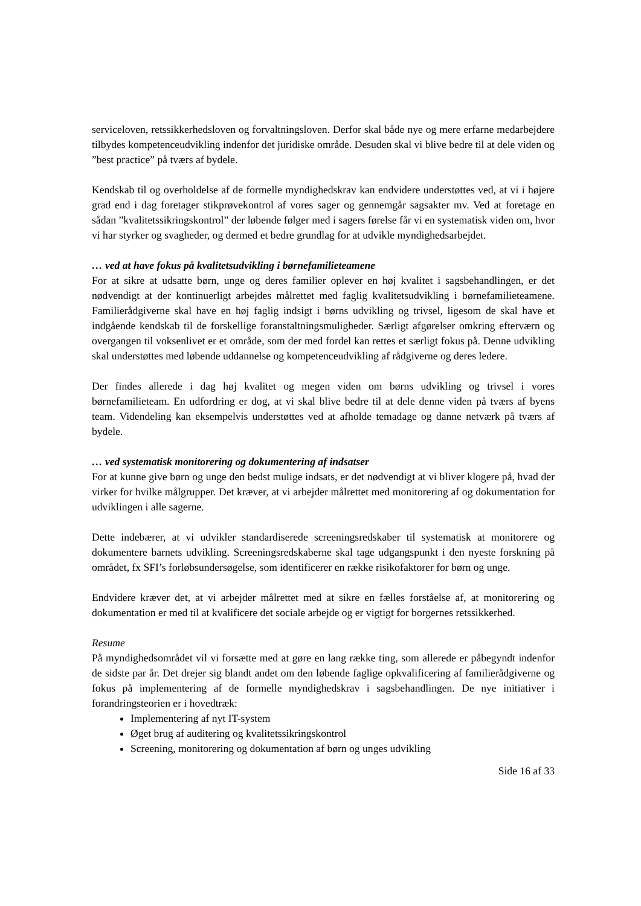serviceloven, retssikkerhedsloven og forvaltningsloven. Derfor skal både nye og mere erfarne medarbejdere tilbydes kompetenceudvikling indenfor det juridiske område. Desuden skal vi blive bedre til at dele viden og ”best practice” på tværs af bydele.
Kendskab til og overholdelse af de formelle myndighedskrav kan endvidere understøttes ved, at vi i højere grad end i dag foretager stikprøvekontrol af vores sager og gennemgår sagsakter mv. Ved at foretage en sådan ”kvalitetssikringskontrol” der løbende følger med i sagers førelse får vi en systematisk viden om, hvor vi har styrker og svagheder, og dermed et bedre grundlag for at udvikle myndighedsarbejdet.
… ved at have fokus på kvalitetsudvikling i børnefamilieteamene
For at sikre at udsatte børn, unge og deres familier oplever en høj kvalitet i sagsbehandlingen, er det nødvendigt at der kontinuerligt arbejdes målrettet med faglig kvalitetsudvikling i børnefamilieteamene. Familierådgiverne skal have en høj faglig indsigt i børns udvikling og trivsel, ligesom de skal have et indgående kendskab til de forskellige foranstaltningsmuligheder. Særligt afgørelser omkring efterværn og overgangen til voksenlivet er et område, som der med fordel kan rettes et særligt fokus på. Denne udvikling skal understøttes med løbende uddannelse og kompetenceudvikling af rådgiverne og deres ledere.
Der findes allerede i dag høj kvalitet og megen viden om børns udvikling og trivsel i vores børnefamilieteam. En udfordring er dog, at vi skal blive bedre til at dele denne viden på tværs af byens team. Videndeling kan eksempelvis understøttes ved at afholde temadage og danne netværk på tværs af bydele.
… ved systematisk monitorering og dokumentering af indsatser
For at kunne give børn og unge den bedst mulige indsats, er det nødvendigt at vi bliver klogere på, hvad der virker for hvilke målgrupper. Det kræver, at vi arbejder målrettet med monitorering af og dokumentation for udviklingen i alle sagerne.
Dette indebærer, at vi udvikler standardiserede screeningsredskaber til systematisk at monitorere og dokumentere barnets udvikling. Screeningsredskaberne skal tage udgangspunkt i den nyeste forskning på området, fx SFI’s forløbsundersøgelse, som identificerer en række risikofaktorer for børn og unge.
Endvidere kræver det, at vi arbejder målrettet med at sikre en fælles forståelse af, at monitorering og dokumentation er med til at kvalificere det sociale arbejde og er vigtigt for borgernes retssikkerhed.
Resume
På myndighedsområdet vil vi forsætte med at gøre en lang række ting, som allerede er påbegyndt indenfor de sidste par år. Det drejer sig blandt andet om den løbende faglige opkvalificering af familierådgiverne og fokus på implementering af de formelle myndighedskrav i sagsbehandlingen. De nye initiativer i forandringsteorien er i hovedtræk:
Implementering af nyt IT-system
Øget brug af auditering og kvalitetssikringskontrol
Screening, monitorering og dokumentation af børn og unges udvikling
Side 16 af 33